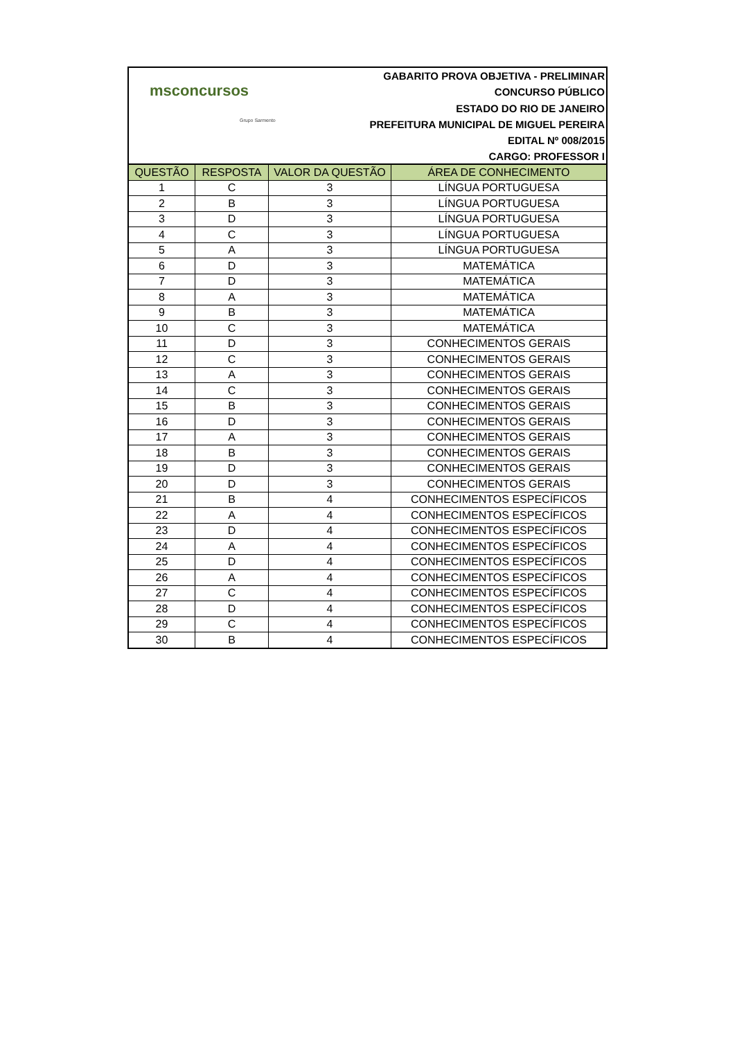msconcursos
Grupo Sarmento
GABARITO PROVA OBJETIVA - PRELIMINAR
CONCURSO PÚBLICO
ESTADO DO RIO DE JANEIRO
PREFEITURA MUNICIPAL DE MIGUEL PEREIRA
EDITAL Nº 008/2015
CARGO: PROFESSOR I
| QUESTÃO | RESPOSTA | VALOR DA QUESTÃO | ÁREA DE CONHECIMENTO |
| --- | --- | --- | --- |
| 1 | C | 3 | LÍNGUA PORTUGUESA |
| 2 | B | 3 | LÍNGUA PORTUGUESA |
| 3 | D | 3 | LÍNGUA PORTUGUESA |
| 4 | C | 3 | LÍNGUA PORTUGUESA |
| 5 | A | 3 | LÍNGUA PORTUGUESA |
| 6 | D | 3 | MATEMÁTICA |
| 7 | D | 3 | MATEMÁTICA |
| 8 | A | 3 | MATEMÁTICA |
| 9 | B | 3 | MATEMÁTICA |
| 10 | C | 3 | MATEMÁTICA |
| 11 | D | 3 | CONHECIMENTOS GERAIS |
| 12 | C | 3 | CONHECIMENTOS GERAIS |
| 13 | A | 3 | CONHECIMENTOS GERAIS |
| 14 | C | 3 | CONHECIMENTOS GERAIS |
| 15 | B | 3 | CONHECIMENTOS GERAIS |
| 16 | D | 3 | CONHECIMENTOS GERAIS |
| 17 | A | 3 | CONHECIMENTOS GERAIS |
| 18 | B | 3 | CONHECIMENTOS GERAIS |
| 19 | D | 3 | CONHECIMENTOS GERAIS |
| 20 | D | 3 | CONHECIMENTOS GERAIS |
| 21 | B | 4 | CONHECIMENTOS ESPECÍFICOS |
| 22 | A | 4 | CONHECIMENTOS ESPECÍFICOS |
| 23 | D | 4 | CONHECIMENTOS ESPECÍFICOS |
| 24 | A | 4 | CONHECIMENTOS ESPECÍFICOS |
| 25 | D | 4 | CONHECIMENTOS ESPECÍFICOS |
| 26 | A | 4 | CONHECIMENTOS ESPECÍFICOS |
| 27 | C | 4 | CONHECIMENTOS ESPECÍFICOS |
| 28 | D | 4 | CONHECIMENTOS ESPECÍFICOS |
| 29 | C | 4 | CONHECIMENTOS ESPECÍFICOS |
| 30 | B | 4 | CONHECIMENTOS ESPECÍFICOS |